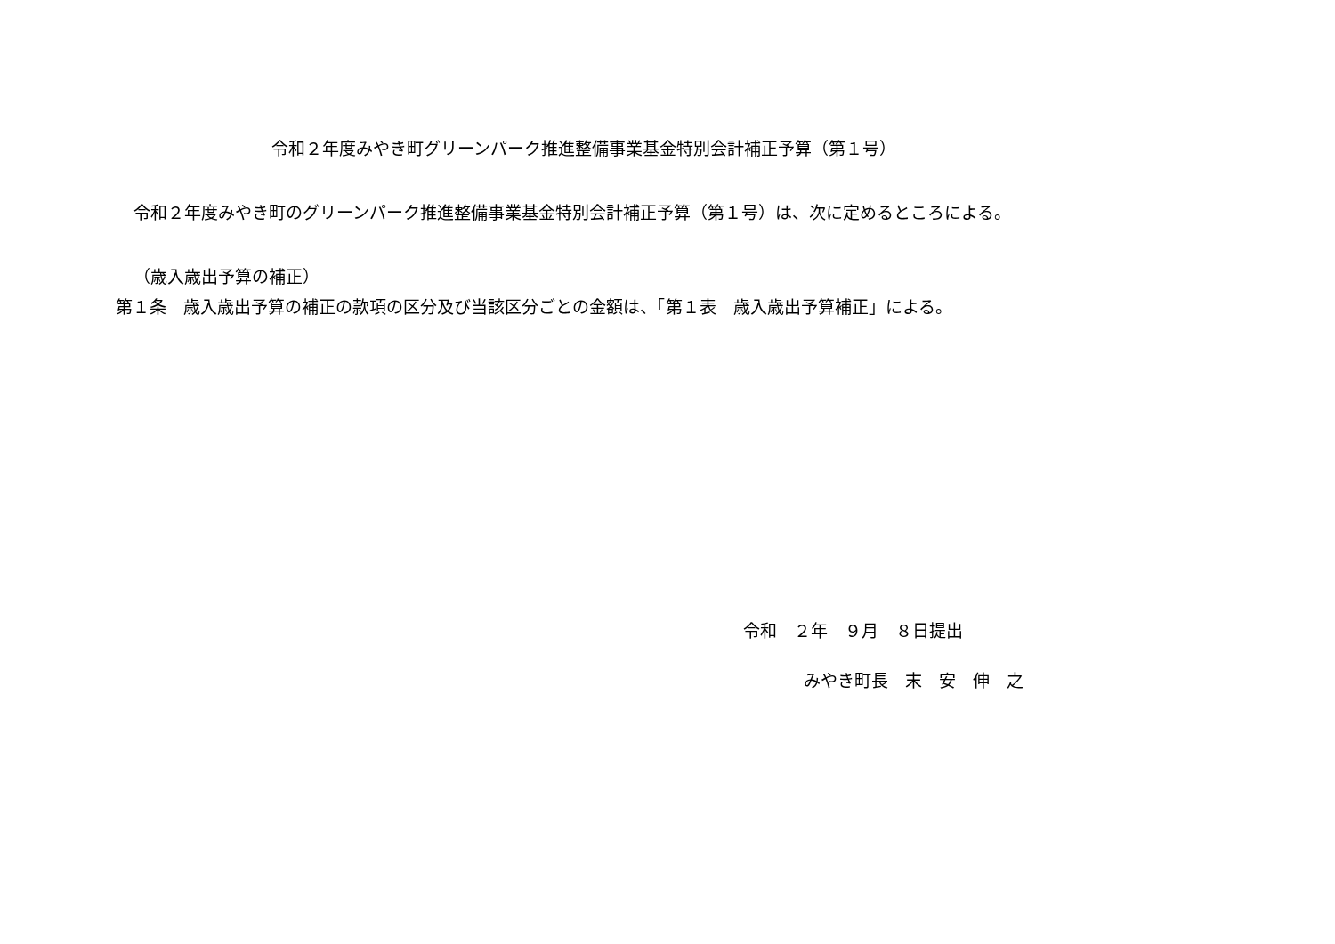令和２年度みやき町グリーンパーク推進整備事業基金特別会計補正予算（第１号）
令和２年度みやき町のグリーンパーク推進整備事業基金特別会計補正予算（第１号）は、次に定めるところによる。
（歳入歳出予算の補正）
第１条　歳入歳出予算の補正の款項の区分及び当該区分ごとの金額は、「第１表　歳入歳出予算補正」による。
令和　２年　９月　８日提出
みやき町長　末　安　伸　之